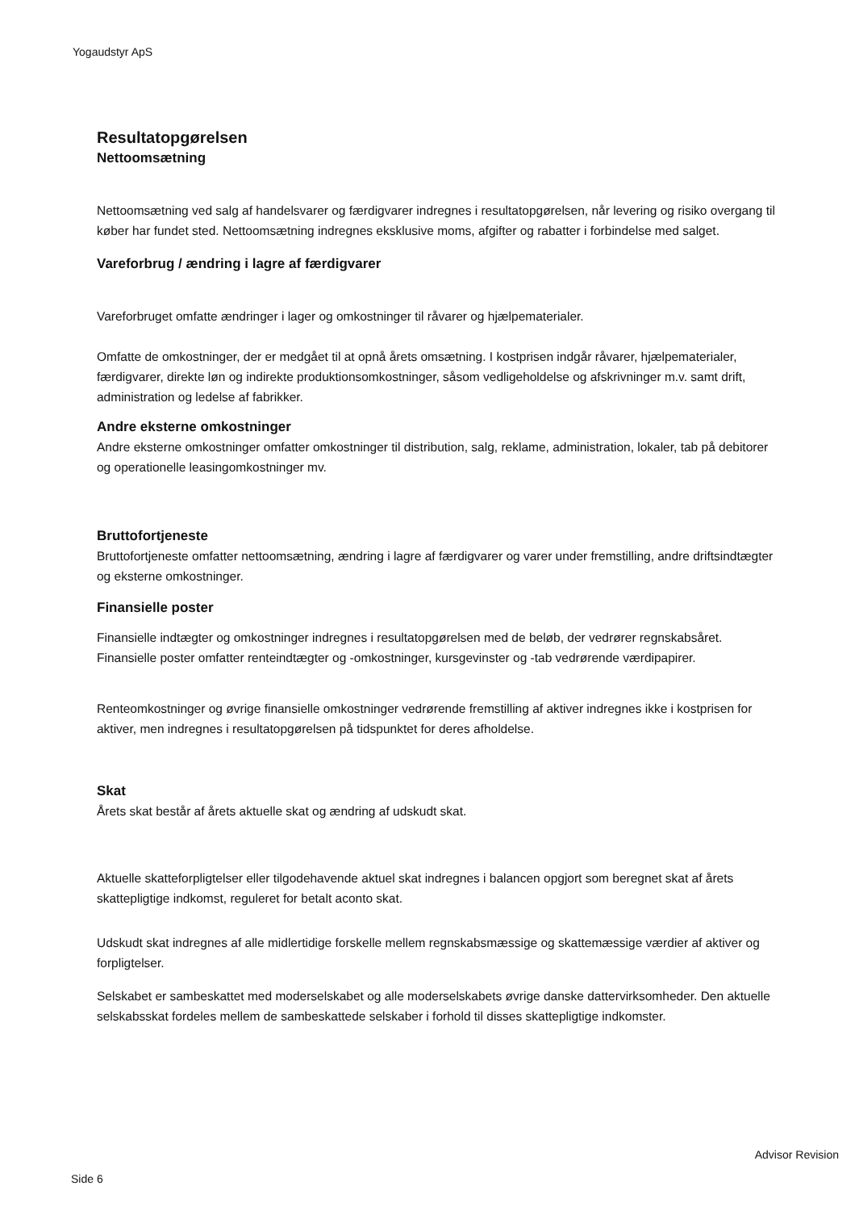Yogaudstyr ApS
Resultatopgørelsen
Nettoomsætning
Nettoomsætning ved salg af handelsvarer og færdigvarer indregnes i resultatopgørelsen, når levering og risiko overgang til køber har fundet sted. Nettoomsætning indregnes eksklusive moms, afgifter og rabatter i forbindelse med salget.
Vareforbrug / ændring i lagre af færdigvarer
Vareforbruget omfatte ændringer i lager og omkostninger til råvarer og hjælpematerialer.
Omfatte de omkostninger, der er medgået til at opnå årets omsætning. I kostprisen indgår råvarer, hjælpematerialer, færdigvarer, direkte løn og indirekte produktionsomkostninger, såsom vedligeholdelse og afskrivninger m.v. samt drift, administration og ledelse af fabrikker.
Andre eksterne omkostninger
Andre eksterne omkostninger omfatter omkostninger til distribution, salg, reklame, administration, lokaler, tab på debitorer og operationelle leasingomkostninger mv.
Bruttofortjeneste
Bruttofortjeneste omfatter nettoomsætning, ændring i lagre af færdigvarer og varer under fremstilling, andre driftsindtægter og eksterne omkostninger.
Finansielle poster
Finansielle indtægter og omkostninger indregnes i resultatopgørelsen med de beløb, der vedrører regnskabsåret. Finansielle poster omfatter renteindtægter og -omkostninger, kursgevinster og -tab vedrørende værdipapirer.
Renteomkostninger og øvrige finansielle omkostninger vedrørende fremstilling af aktiver indregnes ikke i kostprisen for aktiver, men indregnes i resultatopgørelsen på tidspunktet for deres afholdelse.
Skat
Årets skat består af årets aktuelle skat og ændring af udskudt skat.
Aktuelle skatteforpligtelser eller tilgodehavende aktuel skat indregnes i balancen opgjort som beregnet skat af årets skattepligtige indkomst, reguleret for betalt aconto skat.
Udskudt skat indregnes af alle midlertidige forskelle mellem regnskabsmæssige og skattemæssige værdier af aktiver og forpligtelser.
Selskabet er sambeskattet med moderselskabet og alle moderselskabets øvrige danske dattervirksomheder. Den aktuelle selskabsskat fordeles mellem de sambeskattede selskaber i forhold til disses skattepligtige indkomster.
Advisor Revision
Side 6